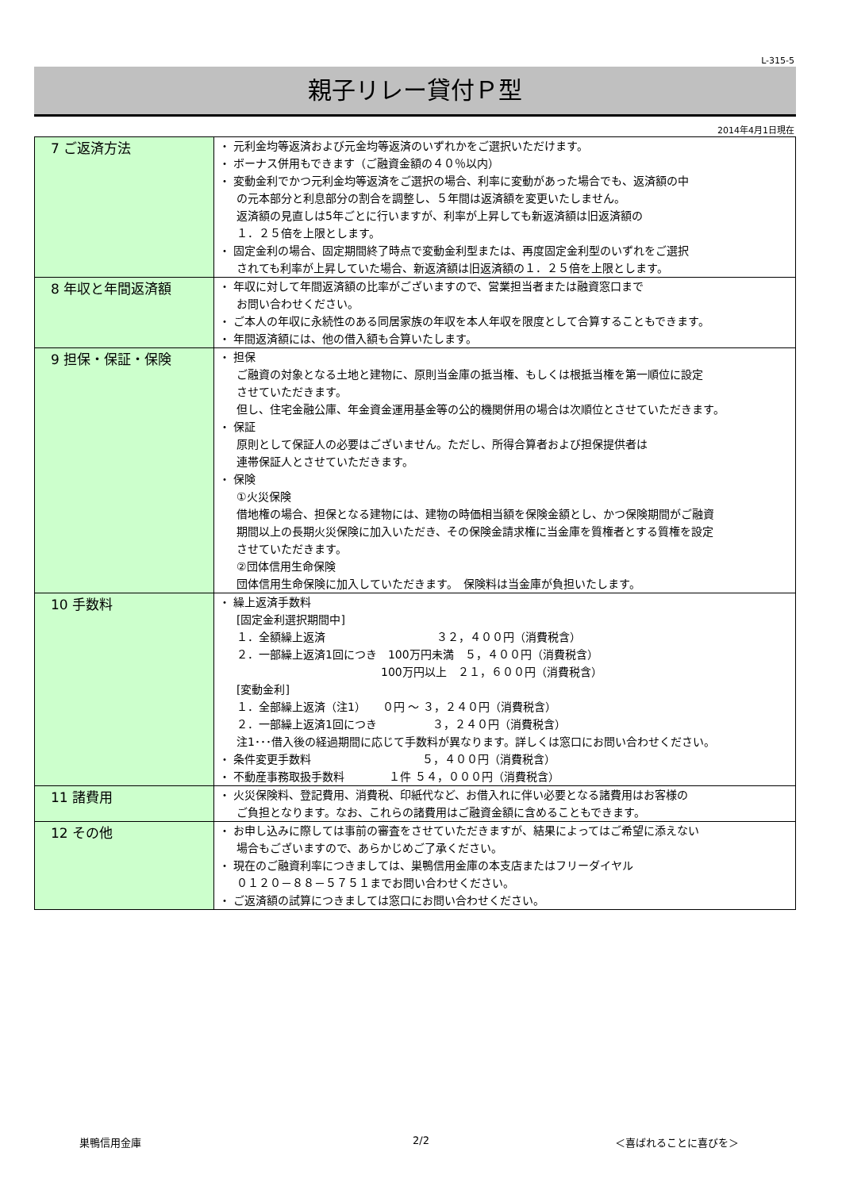L-315-5
親子リレー貸付Ｐ型
2014年4月1日現在
| 7 ご返済方法 | ・ 元利金均等返済および元金均等返済のいずれかをご選択いただけます。 ・ ボーナス併用もできます（ご融資金額の４０％以内） ・ 変動金利でかつ元利金均等返済をご選択の場合、利率に変動があった場合でも、返済額の中 の元本部分と利息部分の割合を調整し、５年間は返済額を変更いたしません。 返済額の見直しは5年ごとに行いますが、利率が上昇しても新返済額は旧返済額の １．２５倍を上限とします。 ・ 固定金利の場合、固定期間終了時点で変動金利型または、再度固定金利型のいずれをご選択 されても利率が上昇していた場合、新返済額は旧返済額の１．２５倍を上限とします。 |
| 8 年収と年間返済額 | ・ 年収に対して年間返済額の比率がございますので、営業担当者または融資窓口まで お問い合わせください。 ・ ご本人の年収に永続性のある同居家族の年収を本人年収を限度として合算することもできます。 ・ 年間返済額には、他の借入額も合算いたします。 |
| 9 担保・保証・保険 | ・ 担保 ご融資の対象となる土地と建物に、原則当金庫の抵当権、もしくは根抵当権を第一順位に設定 させていただきます。 但し、住宅金融公庫、年金資金運用基金等の公的機関併用の場合は次順位とさせていただきます。 ・ 保証 原則として保証人の必要はございません。ただし、所得合算者および担保提供者は 連帯保証人とさせていただきます。 ・ 保険 ①火災保険 借地権の場合、担保となる建物には、建物の時価相当額を保険金額とし、かつ保険期間がご融資 期間以上の長期火災保険に加入いただき、その保険金請求権に当金庫を質権者とする質権を設定 させていただきます。 ②団体信用生命保険 団体信用生命保険に加入していただきます。 保険料は当金庫が負担いたします。 |
| 10 手数料 | ・ 繰上返済手数料 [固定金利選択期間中] １．全額繰上返済 ３２，４００円（消費税含） ２．一部繰上返済1回につき 100万円未満 ５，４００円（消費税含） 100万円以上 ２１，６００円（消費税含） [変動金利] １．全部繰上返済（注1） ０円 ～ ３，２４０円（消費税含） ２．一部繰上返済1回につき ３，２４０円（消費税含） 注1･･･借入後の経過期間に応じて手数料が異なります。詳しくは窓口にお問い合わせください。 ・ 条件変更手数料 ５，４００円（消費税含） ・ 不動産事務取扱手数料 １件 ５４，０００円（消費税含） |
| 11 諸費用 | ・ 火災保険料、登記費用、消費税、印紙代など、お借入れに伴い必要となる諸費用はお客様の ご負担となります。なお、これらの諸費用はご融資金額に含めることもできます。 |
| 12 その他 | ・ お申し込みに際しては事前の審査をさせていただきますが、結果によってはご希望に添えない 場合もございますので、あらかじめご了承ください。 ・ 現在のご融資利率につきましては、巣鴨信用金庫の本支店またはフリーダイヤル ０１２０－８８－５７５１までお問い合わせください。 ・ ご返済額の試算につきましては窓口にお問い合わせください。 |
巣鴨信用金庫 2/2 ＜喜ばれることに喜びを＞